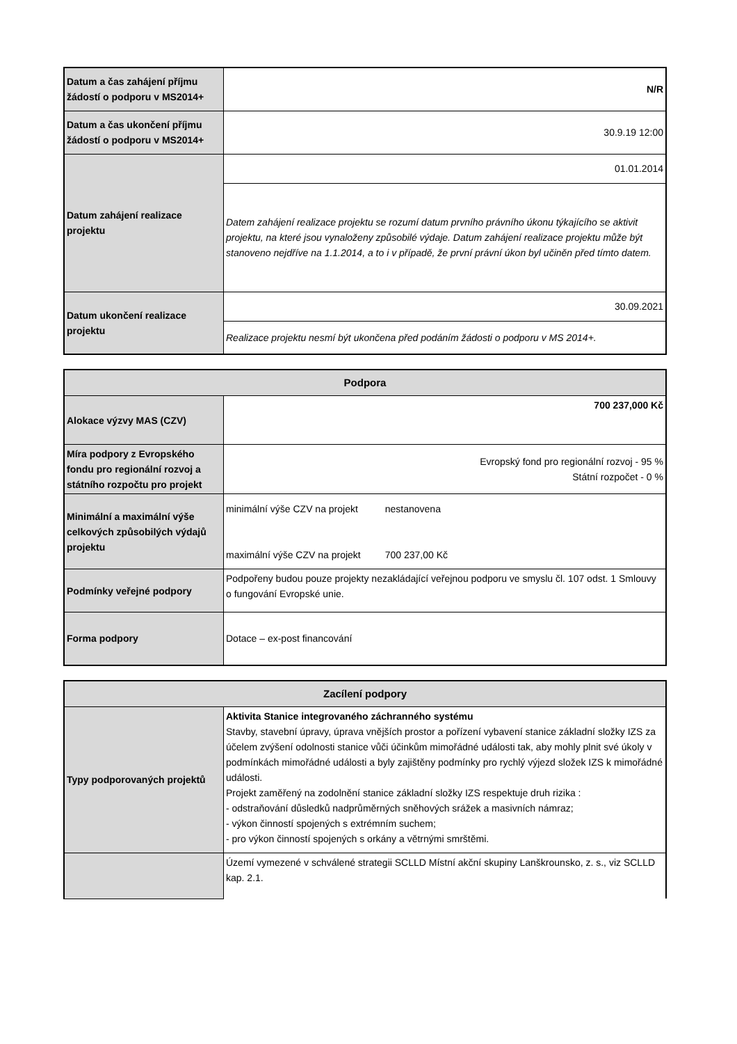| Datum a čas zahájení příjmu žádostí o podporu v MS2014+ | N/R |
| Datum a čas ukončení příjmu žádostí o podporu v MS2014+ | 30.9.19 12:00 |
| Datum zahájení realizace projektu | 01.01.2014 |
| | Datem zahájení realizace projektu se rozumí datum prvního právního úkonu týkajícího se aktivit projektu, na které jsou vynaloženy způsobilé výdaje. Datum zahájení realizace projektu může být stanoveno nejdříve na 1.1.2014, a to i v případě, že první právní úkon byl učiněn před tímto datem. |
| Datum ukončení realizace projektu | 30.09.2021 |
| | Realizace projektu nesmí být ukončena před podáním žádosti o podporu v MS 2014+. |
| Podpora | |
| --- | --- |
| Alokace výzvy MAS (CZV) | 700 237,000 Kč |
| Míra podpory z Evropského fondu pro regionální rozvoj a státního rozpočtu pro projekt | Evropský fond pro regionální rozvoj - 95 % Státní rozpočet - 0 % |
| Minimální a maximální výše celkových způsobilých výdajů projektu | minimální výše CZV na projekt nestanovena maximální výše CZV na projekt 700 237,00 Kč |
| Podmínky veřejné podpory | Podpořeny budou pouze projekty nezakládající veřejnou podporu ve smyslu čl. 107 odst. 1 Smlouvy o fungování Evropské unie. |
| Forma podpory | Dotace – ex-post financování |
| Zacílení podpory | |
| --- | --- |
| Typy podporovaných projektů | Aktivita Stanice integrovaného záchranného systému Stavby, stavební úpravy, úprava vnějších prostor a pořízení vybavení stanice základní složky IZS za účelem zvýšení odolnosti stanice vůči účinkům mimořádné události tak, aby mohly plnit své úkoly v podmínkách mimořádné události a byly zajištěny podmínky pro rychlý výjezd složek IZS k mimořádné události. Projekt zaměřený na zodolnění stanice základní složky IZS respektuje druh rizika : - odstraňování důsledků nadprůměrných sněhových srážek a masivních námraz; - výkon činností spojených s extrémním suchem; - pro výkon činností spojených s orkány a větrnými smrštěmi. |
| | Území vymezené v schválené strategii SCLLD Místní akční skupiny Lanškrounsko, z. s., viz SCLLD kap. 2.1. |